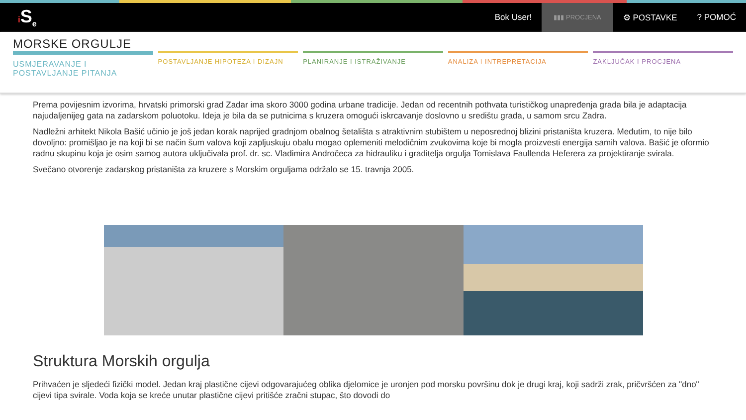i S<sub>e</sub> Bok User! ▮▮▮ PROCJENA ⚙ POSTAVKE? POMOĆ
MORSKE ORGULJE
USMJERAVANJE I POSTAVLJANJE PITANJA
POSTAVLJANJE HIPOTEZA I DIZAJN PLANIRANJE I ISTRAŽIVANJE ANALIZA I INTREPRETACIJA ZAKLJUČAK I PROCJENA
Prema povijesnim izvorima, hrvatski primorski grad Zadar ima skoro 3000 godina urbane tradicije. Jedan od recentnih pothvata turističkog unapređenja grada bila je adaptacija najudaljenijeg gata na zadarskom poluotoku. Ideja je bila da se putnicima s kruzera omogući iskrcavanje doslovno u središtu grada, u samom srcu Zadra.
Nadležni arhitekt Nikola Bašić učinio je još jedan korak naprijed gradnjom obalnog šetališta s atraktivnim stubištem u neposrednoj blizini pristaništa kruzera. Međutim, to nije bilo dovoljno: promišljao je na koji bi se način šum valova koji zapljuskuju obalu mogao oplemeniti melodičnim zvukovima koje bi mogla proizvesti energija samih valova. Bašić je oformio radnu skupinu koja je osim samog autora uključivala prof. dr. sc. Vladimira Andročeca za hidrauliku i graditelja orgulja Tomislava Faullenda Heferera za projektiranje svirala.
Svečano otvorenje zadarskog pristaništa za kruzere s Morskim orguljama održalo se 15. travnja 2005.
Struktura Morskih orgulja
Prihvaćen je sljedeći fizički model. Jedan kraj plastične cijevi odgovarajućeg oblika djelomice je uronjen pod morsku površinu dok je drugi kraj, koji sadrži zrak, pričvršćen za "dno" cijevi tipa svirale. Voda koja se kreće unutar plastične cijevi pritišće zračni stupac, što dovodi do